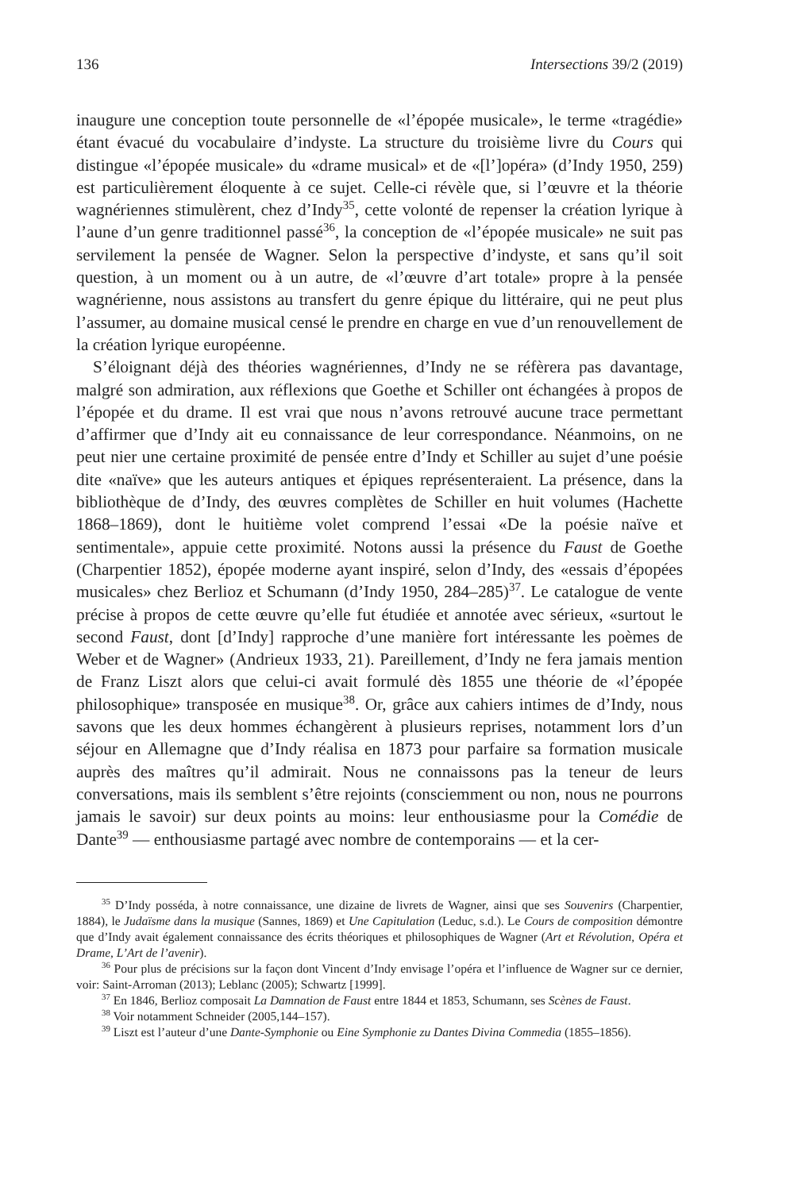136 Intersections 39/2 (2019)
inaugure une conception toute personnelle de «l’épopée musicale», le terme «tragédie» étant évacué du vocabulaire d’indyste. La structure du troisième livre du Cours qui distingue «l’épopée musicale» du «drame musical» et de «[l’]opéra» (d’Indy 1950, 259) est particulièrement éloquente à ce sujet. Celle-ci révèle que, si l’œuvre et la théorie wagnériennes stimulèrent, chez d’Indy<sup>35</sup>, cette volonté de repenser la création lyrique à l’aune d’un genre traditionnel passé<sup>36</sup>, la conception de «l’épopée musicale» ne suit pas servilement la pensée de Wagner. Selon la perspective d’indyste, et sans qu’il soit question, à un moment ou à un autre, de «l’œuvre d’art totale» propre à la pensée wagnérienne, nous assistons au transfert du genre épique du littéraire, qui ne peut plus l’assumer, au domaine musical censé le prendre en charge en vue d’un renouvellement de la création lyrique européenne.
S’éloignant déjà des théories wagnériennes, d’Indy ne se réfèrera pas davantage, malgré son admiration, aux réflexions que Goethe et Schiller ont échangées à propos de l’épopée et du drame. Il est vrai que nous n’avons retrouvé aucune trace permettant d’affirmer que d’Indy ait eu connaissance de leur correspondance. Néanmoins, on ne peut nier une certaine proximité de pensée entre d’Indy et Schiller au sujet d’une poésie dite «naïve» que les auteurs antiques et épiques représenteraient. La présence, dans la bibliothèque de d’Indy, des œuvres complètes de Schiller en huit volumes (Hachette 1868–1869), dont le huitième volet comprend l’essai «De la poésie naïve et sentimentale», appuie cette proximité. Notons aussi la présence du Faust de Goethe (Charpentier 1852), épopée moderne ayant inspiré, selon d’Indy, des «essais d’épopées musicales» chez Berlioz et Schumann (d’Indy 1950, 284–285)<sup>37</sup>. Le catalogue de vente précise à propos de cette œuvre qu’elle fut étudiée et annotée avec sérieux, «surtout le second Faust, dont [d’Indy] rapproche d’une manière fort intéressante les poèmes de Weber et de Wagner» (Andrieux 1933, 21). Pareillement, d’Indy ne fera jamais mention de Franz Liszt alors que celui-ci avait formulé dès 1855 une théorie de «l’épopée philosophique» transposée en musique<sup>38</sup>. Or, grâce aux cahiers intimes de d’Indy, nous savons que les deux hommes échangèrent à plusieurs reprises, notamment lors d’un séjour en Allemagne que d’Indy réalisa en 1873 pour parfaire sa formation musicale auprès des maîtres qu’il admirait. Nous ne connaissons pas la teneur de leurs conversations, mais ils semblent s’être rejoints (consciemment ou non, nous ne pourrons jamais le savoir) sur deux points au moins: leur enthousiasme pour la Comédie de Dante<sup>39</sup> — enthousiasme partagé avec nombre de contemporains — et la cer-
<sup>35</sup> D’Indy posséda, à notre connaissance, une dizaine de livrets de Wagner, ainsi que ses Souvenirs (Charpentier, 1884), le Judaïsme dans la musique (Sannes, 1869) et Une Capitulation (Leduc, s.d.). Le Cours de composition démontre que d’Indy avait également connaissance des écrits théoriques et philosophiques de Wagner (Art et Révolution, Opéra et Drame, L’Art de l’avenir).
<sup>36</sup> Pour plus de précisions sur la façon dont Vincent d’Indy envisage l’opéra et l’influence de Wagner sur ce dernier, voir: Saint-Arroman (2013); Leblanc (2005); Schwartz [1999].
<sup>37</sup> En 1846, Berlioz composait La Damnation de Faust entre 1844 et 1853, Schumann, ses Scènes de Faust.
<sup>38</sup> Voir notamment Schneider (2005,144–157).
<sup>39</sup> Liszt est l’auteur d’une Dante-Symphonie ou Eine Symphonie zu Dantes Divina Commedia (1855–1856).